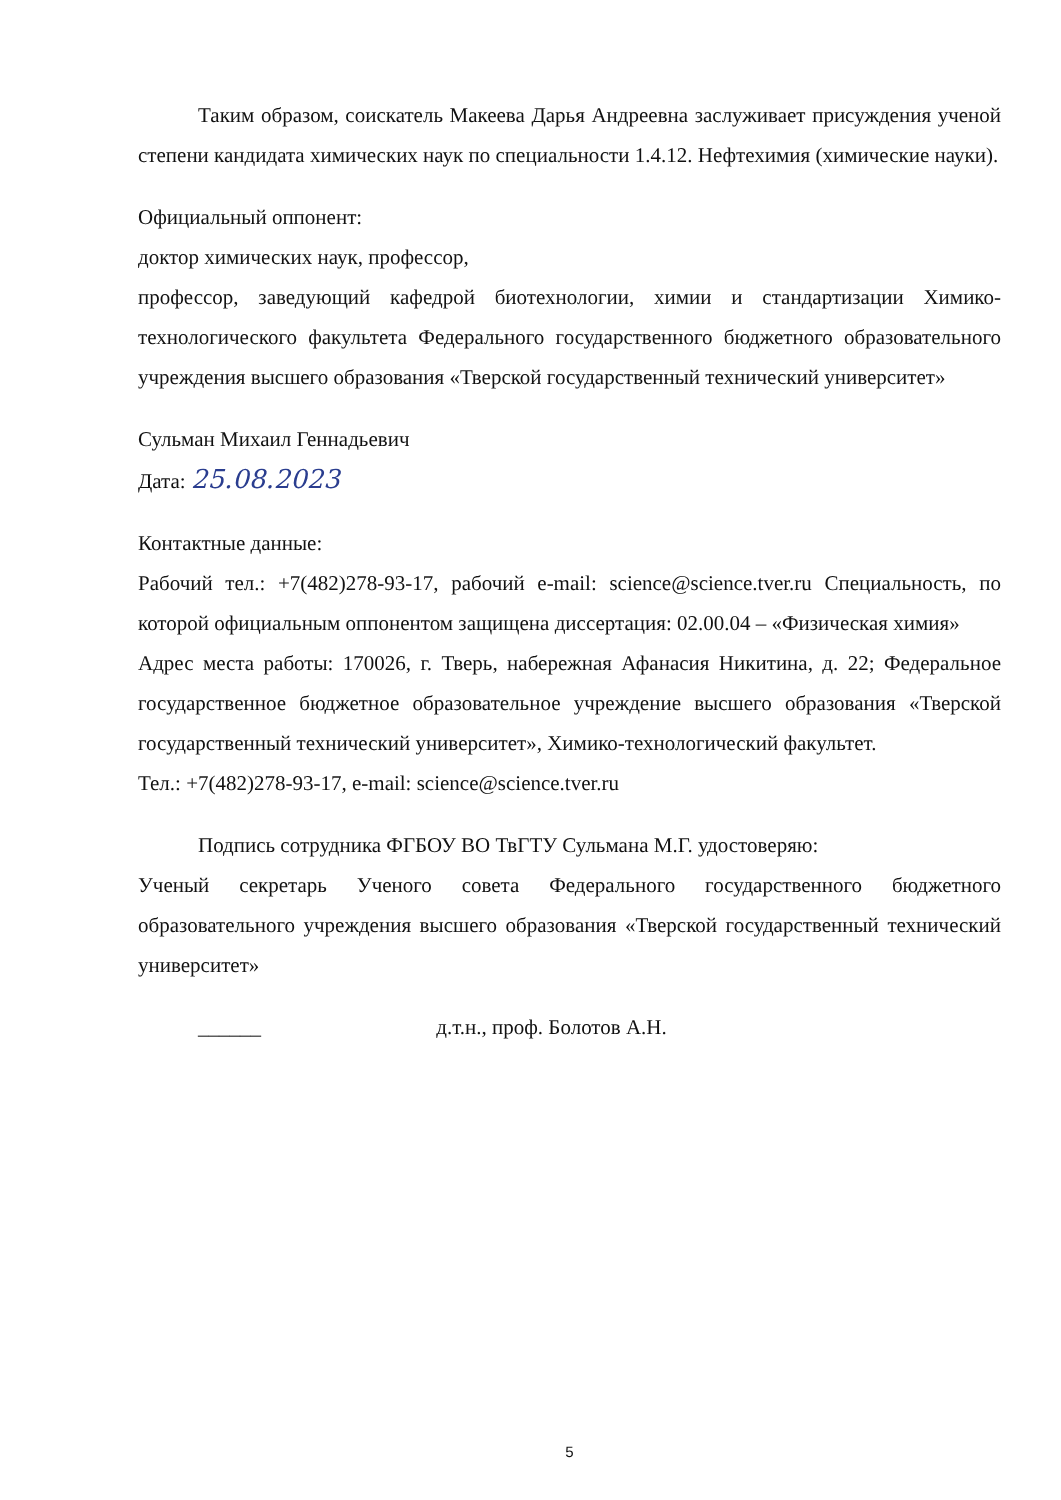Таким образом, соискатель Макеева Дарья Андреевна заслуживает присуждения ученой степени кандидата химических наук по специальности 1.4.12. Нефтехимия (химические науки).
Официальный оппонент:
доктор химических наук, профессор,
профессор, заведующий кафедрой биотехнологии, химии и стандартизации Химико-технологического факультета Федерального государственного бюджетного образовательного учреждения высшего образования «Тверской государственный технический университет»
Сульман Михаил Геннадьевич
Дата: 25.08.2023
Контактные данные:
Рабочий тел.: +7(482)278-93-17, рабочий e-mail: science@science.tver.ru Специальность, по которой официальным оппонентом защищена диссертация: 02.00.04 – «Физическая химия»
Адрес места работы: 170026, г. Тверь, набережная Афанасия Никитина, д. 22; Федеральное государственное бюджетное образовательное учреждение высшего образования «Тверской государственный технический университет», Химико-технологический факультет.
Тел.: +7(482)278-93-17, e-mail: science@science.tver.ru
Подпись сотрудника ФГБОУ ВО ТвГТУ Сульмана М.Г. удостоверяю:
Ученый секретарь Ученого совета Федерального государственного бюджетного образовательного учреждения высшего образования «Тверской государственный технический университет»
______ д.т.н., проф. Болотов А.Н.
5